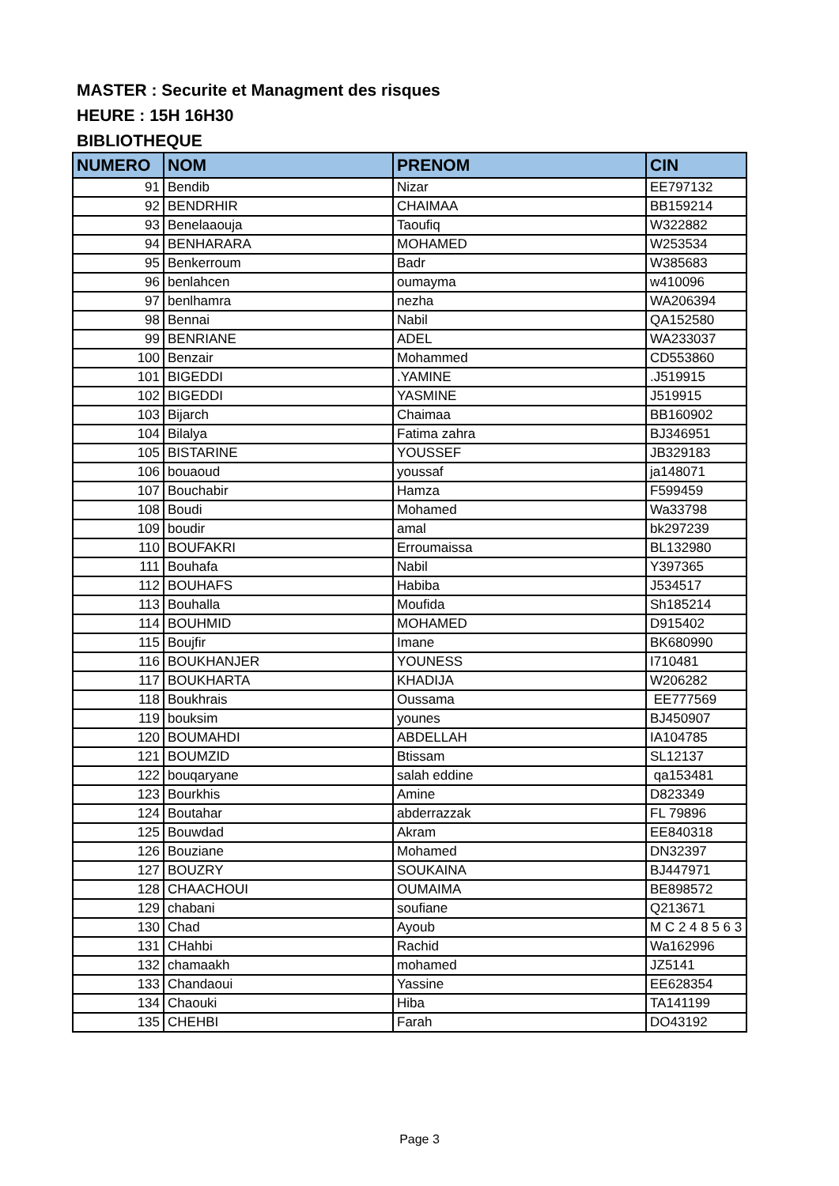MASTER : Securite et Managment des risques
HEURE : 15H 16H30
BIBLIOTHEQUE
| NUMERO | NOM | PRENOM | CIN |
| --- | --- | --- | --- |
| 91 | Bendib | Nizar | EE797132 |
| 92 | BENDRHIR | CHAIMAA | BB159214 |
| 93 | Benelaaouja | Taoufiq | W322882 |
| 94 | BENHARARA | MOHAMED | W253534 |
| 95 | Benkerroum | Badr | W385683 |
| 96 | benlahcen | oumayma | w410096 |
| 97 | benlhamra | nezha | WA206394 |
| 98 | Bennai | Nabil | QA152580 |
| 99 | BENRIANE | ADEL | WA233037 |
| 100 | Benzair | Mohammed | CD553860 |
| 101 | BIGEDDI | .YAMINE | .J519915 |
| 102 | BIGEDDI | YASMINE | J519915 |
| 103 | Bijarch | Chaimaa | BB160902 |
| 104 | Bilalya | Fatima zahra | BJ346951 |
| 105 | BISTARINE | YOUSSEF | JB329183 |
| 106 | bouaoud | youssaf | ja148071 |
| 107 | Bouchabir | Hamza | F599459 |
| 108 | Boudi | Mohamed | Wa33798 |
| 109 | boudir | amal | bk297239 |
| 110 | BOUFAKRI | Erroumaissa | BL132980 |
| 111 | Bouhafa | Nabil | Y397365 |
| 112 | BOUHAFS | Habiba | J534517 |
| 113 | Bouhalla | Moufida | Sh185214 |
| 114 | BOUHMID | MOHAMED | D915402 |
| 115 | Boujfir | Imane | BK680990 |
| 116 | BOUKHANJER | YOUNESS | I710481 |
| 117 | BOUKHARTA | KHADIJA | W206282 |
| 118 | Boukhrais | Oussama | EE777569 |
| 119 | bouksim | younes | BJ450907 |
| 120 | BOUMAHDI | ABDELLAH | IA104785 |
| 121 | BOUMZID | Btissam | SL12137 |
| 122 | bouqaryane | salah eddine | qa153481 |
| 123 | Bourkhis | Amine | D823349 |
| 124 | Boutahar | abderrazzak | FL 79896 |
| 125 | Bouwdad | Akram | EE840318 |
| 126 | Bouziane | Mohamed | DN32397 |
| 127 | BOUZRY | SOUKAINA | BJ447971 |
| 128 | CHAACHOUI | OUMAIMA | BE898572 |
| 129 | chabani | soufiane | Q213671 |
| 130 | Chad | Ayoub | M C 2 4 8 5 6 3 |
| 131 | CHahbi | Rachid | Wa162996 |
| 132 | chamaakh | mohamed | JZ5141 |
| 133 | Chandaoui | Yassine | EE628354 |
| 134 | Chaouki | Hiba | TA141199 |
| 135 | CHEHBI | Farah | DO43192 |
Page 3